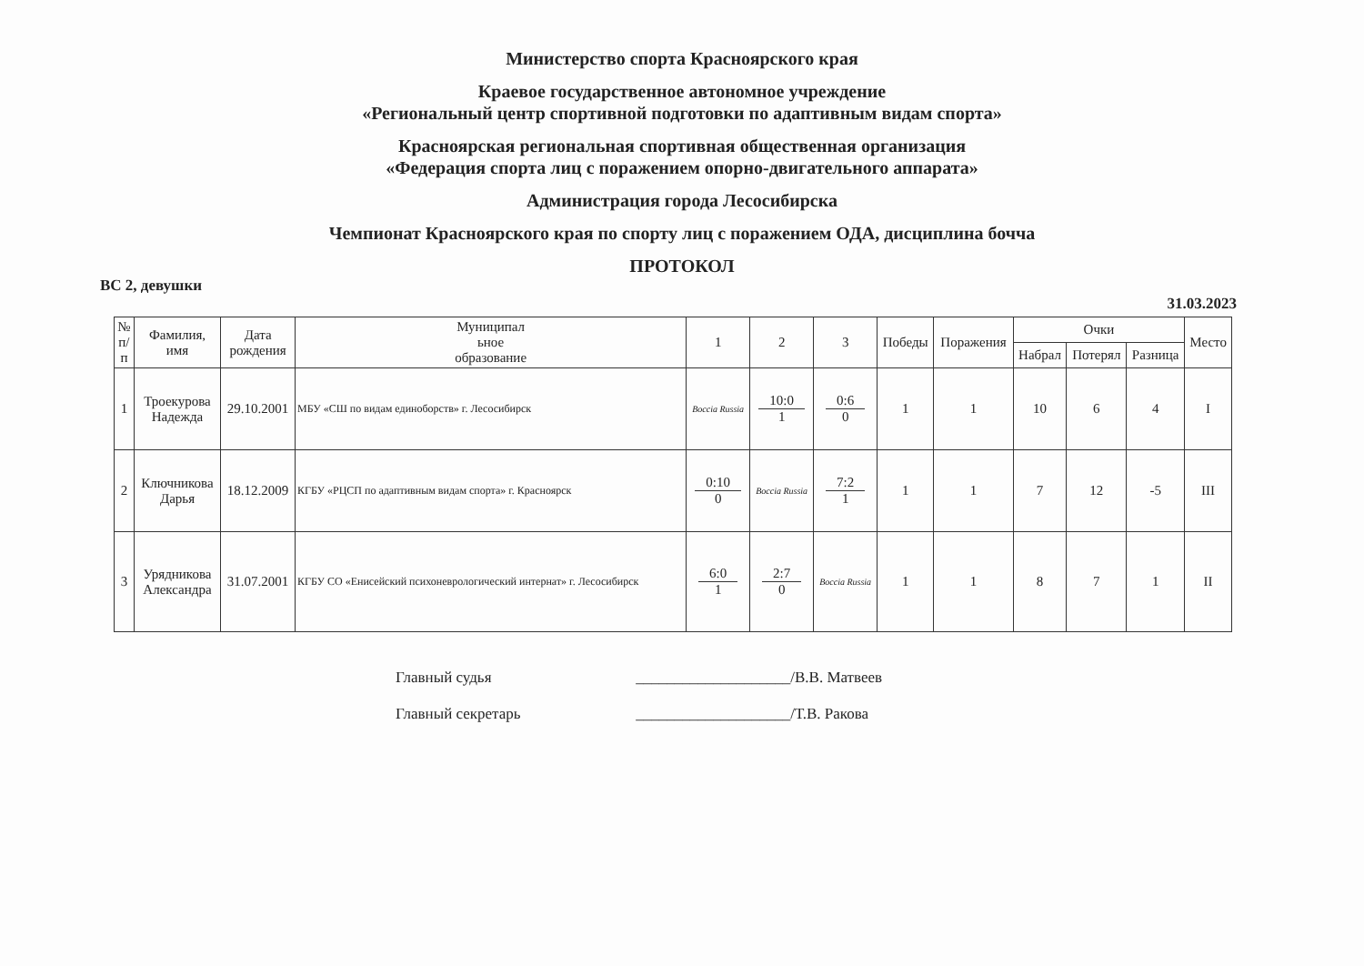Министерство спорта Красноярского края
Краевое государственное автономное учреждение
«Региональный центр спортивной подготовки по адаптивным видам спорта»
Красноярская региональная спортивная общественная организация
«Федерация спорта лиц с поражением опорно-двигательного аппарата»
Администрация города Лесосибирска
Чемпионат Красноярского края по спорту лиц с поражением ОДА, дисциплина бочча
ПРОТОКОЛ
ВС 2, девушки
31.03.2023
| № п/ п | Фамилия, имя | Дата рождения | Муниципал ьное образование | 1 | 2 | 3 | Победы | Поражения | Очки | | | Место |
| --- | --- | --- | --- | --- | --- | --- | --- | --- | --- | --- | --- | --- |
| | | | | | | | | | Набрал | Потерял | Разница | |
| 1 | Троекурова Надежда | 29.10.2001 | МБУ «СШ по видам единоборств» г. Лесосибирск | Boccia Russia | 10:0 1 | 0:6 0 | 1 | 1 | 10 | 6 | 4 | I |
| 2 | Ключникова Дарья | 18.12.2009 | КГБУ «РЦСП по адаптивным видам спорта» г. Красноярск | 0:10 0 | Boccia Russia | 7:2 1 | 1 | 1 | 7 | 12 | -5 | III |
| 3 | Урядникова Александра | 31.07.2001 | КГБУ СО «Енисейский психоневрологический интернат» г. Лесосибирск | 6:0 1 | 2:7 0 | Boccia Russia | 1 | 1 | 8 | 7 | 1 | II |
Главный судья ____________________/В.В. Матвеев
Главный секретарь ____________________/Т.В. Ракова